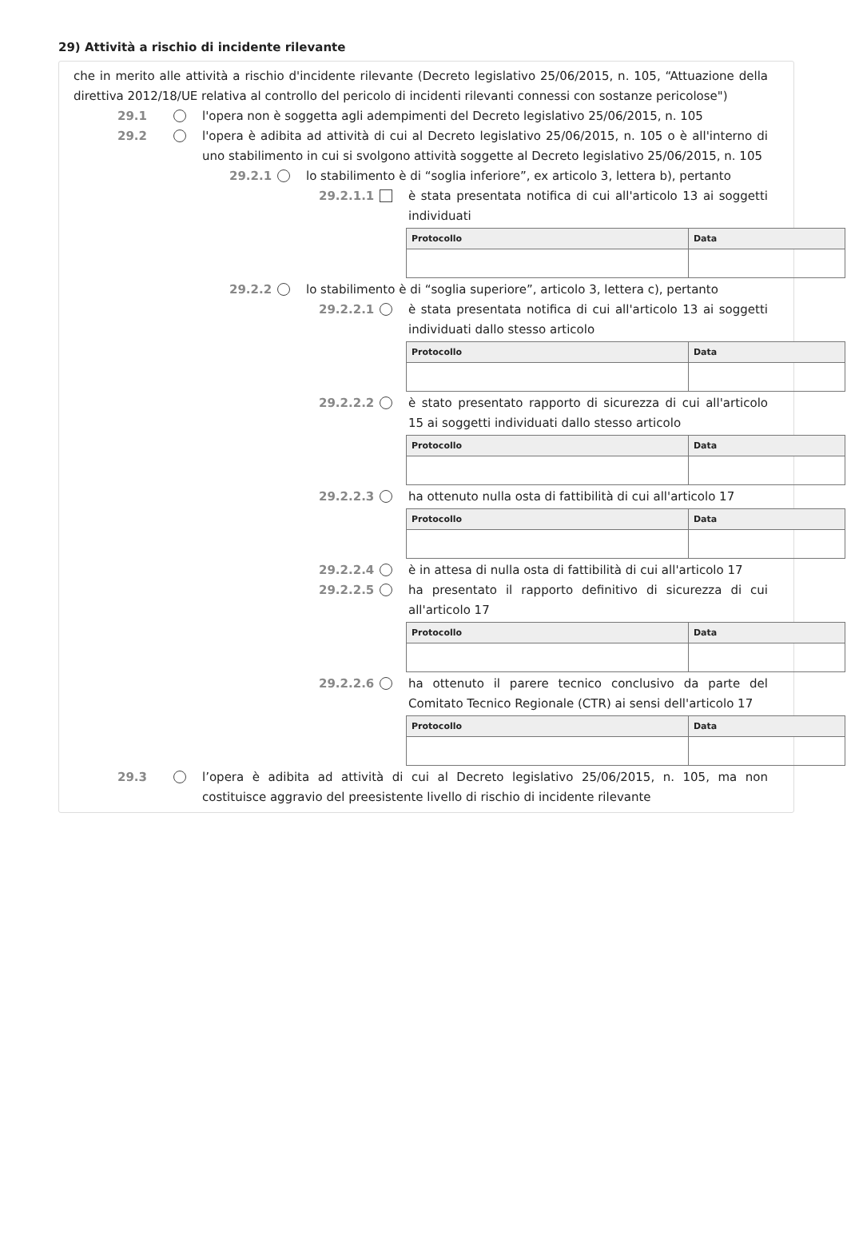29) Attività a rischio di incidente rilevante
che in merito alle attività a rischio d'incidente rilevante (Decreto legislativo 25/06/2015, n. 105, “Attuazione della direttiva 2012/18/UE relativa al controllo del pericolo di incidenti rilevanti connessi con sostanze pericolose")
29.1 l'opera non è soggetta agli adempimenti del Decreto legislativo 25/06/2015, n. 105
29.2 l'opera è adibita ad attività di cui al Decreto legislativo 25/06/2015, n. 105 o è all'interno di uno stabilimento in cui si svolgono attività soggette al Decreto legislativo 25/06/2015, n. 105
29.2.1 lo stabilimento è di “soglia inferiore”, ex articolo 3, lettera b), pertanto
29.2.1.1 è stata presentata notifica di cui all'articolo 13 ai soggetti individuati
| Protocollo | Data |
| --- | --- |
29.2.2 lo stabilimento è di “soglia superiore”, articolo 3, lettera c), pertanto
29.2.2.1 è stata presentata notifica di cui all'articolo 13 ai soggetti individuati dallo stesso articolo
| Protocollo | Data |
| --- | --- |
29.2.2.2 è stato presentato rapporto di sicurezza di cui all'articolo 15 ai soggetti individuati dallo stesso articolo
| Protocollo | Data |
| --- | --- |
29.2.2.3 ha ottenuto nulla osta di fattibilità di cui all'articolo 17
| Protocollo | Data |
| --- | --- |
29.2.2.4 è in attesa di nulla osta di fattibilità di cui all'articolo 17
29.2.2.5 ha presentato il rapporto definitivo di sicurezza di cui all'articolo 17
| Protocollo | Data |
| --- | --- |
29.2.2.6 ha ottenuto il parere tecnico conclusivo da parte del Comitato Tecnico Regionale (CTR) ai sensi dell'articolo 17
| Protocollo | Data |
| --- | --- |
29.3 l’opera è adibita ad attività di cui al Decreto legislativo 25/06/2015, n. 105, ma non costituisce aggravio del preesistente livello di rischio di incidente rilevante